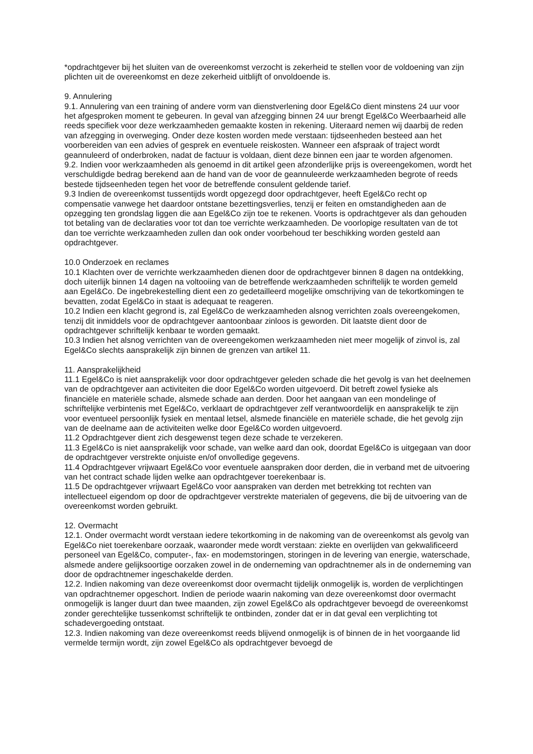*opdrachtgever bij het sluiten van de overeenkomst verzocht is zekerheid te stellen voor de voldoening van zijn plichten uit de overeenkomst en deze zekerheid uitblijft of onvoldoende is.
9. Annulering
9.1. Annulering van een training of andere vorm van dienstverlening door Egel&Co dient minstens 24 uur voor het afgesproken moment te gebeuren. In geval van afzegging binnen 24 uur brengt Egel&Co Weerbaarheid alle reeds specifiek voor deze werkzaamheden gemaakte kosten in rekening. Uiteraard nemen wij daarbij de reden van afzegging in overweging. Onder deze kosten worden mede verstaan: tijdseenheden besteed aan het voorbereiden van een advies of gesprek en eventuele reiskosten. Wanneer een afspraak of traject wordt geannuleerd of onderbroken, nadat de factuur is voldaan, dient deze binnen een jaar te worden afgenomen.
9.2. Indien voor werkzaamheden als genoemd in dit artikel geen afzonderlijke prijs is overeengekomen, wordt het verschuldigde bedrag berekend aan de hand van de voor de geannuleerde werkzaamheden begrote of reeds bestede tijdseenheden tegen het voor de betreffende consulent geldende tarief.
9.3 Indien de overeenkomst tussentijds wordt opgezegd door opdrachtgever, heeft Egel&Co recht op compensatie vanwege het daardoor ontstane bezettingsverlies, tenzij er feiten en omstandigheden aan de opzegging ten grondslag liggen die aan Egel&Co zijn toe te rekenen. Voorts is opdrachtgever als dan gehouden tot betaling van de declaraties voor tot dan toe verrichte werkzaamheden. De voorlopige resultaten van de tot dan toe verrichte werkzaamheden zullen dan ook onder voorbehoud ter beschikking worden gesteld aan opdrachtgever.
10.0 Onderzoek en reclames
10.1 Klachten over de verrichte werkzaamheden dienen door de opdrachtgever binnen 8 dagen na ontdekking, doch uiterlijk binnen 14 dagen na voltooiing van de betreffende werkzaamheden schriftelijk te worden gemeld aan Egel&Co. De ingebrekestelling dient een zo gedetailleerd mogelijke omschrijving van de tekortkomingen te bevatten, zodat Egel&Co in staat is adequaat te reageren.
10.2 Indien een klacht gegrond is, zal Egel&Co de werkzaamheden alsnog verrichten zoals overeengekomen, tenzij dit inmiddels voor de opdrachtgever aantoonbaar zinloos is geworden. Dit laatste dient door de opdrachtgever schriftelijk kenbaar te worden gemaakt.
10.3 Indien het alsnog verrichten van de overeengekomen werkzaamheden niet meer mogelijk of zinvol is, zal Egel&Co slechts aansprakelijk zijn binnen de grenzen van artikel 11.
11. Aansprakelijkheid
11.1 Egel&Co is niet aansprakelijk voor door opdrachtgever geleden schade die het gevolg is van het deelnemen van de opdrachtgever aan activiteiten die door Egel&Co worden uitgevoerd. Dit betreft zowel fysieke als financiële en materiële schade, alsmede schade aan derden. Door het aangaan van een mondelinge of schriftelijke verbintenis met Egel&Co, verklaart de opdrachtgever zelf verantwoordelijk en aansprakelijk te zijn voor eventueel persoonlijk fysiek en mentaal letsel, alsmede financiële en materiële schade, die het gevolg zijn van de deelname aan de activiteiten welke door Egel&Co worden uitgevoerd.
11.2 Opdrachtgever dient zich desgewenst tegen deze schade te verzekeren.
11.3 Egel&Co is niet aansprakelijk voor schade, van welke aard dan ook, doordat Egel&Co is uitgegaan van door de opdrachtgever verstrekte onjuiste en/of onvolledige gegevens.
11.4 Opdrachtgever vrijwaart Egel&Co voor eventuele aanspraken door derden, die in verband met de uitvoering van het contract schade lijden welke aan opdrachtgever toerekenbaar is.
11.5 De opdrachtgever vrijwaart Egel&Co voor aanspraken van derden met betrekking tot rechten van intellectueel eigendom op door de opdrachtgever verstrekte materialen of gegevens, die bij de uitvoering van de overeenkomst worden gebruikt.
12. Overmacht
12.1. Onder overmacht wordt verstaan iedere tekortkoming in de nakoming van de overeenkomst als gevolg van Egel&Co niet toerekenbare oorzaak, waaronder mede wordt verstaan: ziekte en overlijden van gekwalificeerd personeel van Egel&Co, computer-, fax- en modemstoringen, storingen in de levering van energie, waterschade, alsmede andere gelijksoortige oorzaken zowel in de onderneming van opdrachtnemer als in de onderneming van door de opdrachtnemer ingeschakelde derden.
12.2. Indien nakoming van deze overeenkomst door overmacht tijdelijk onmogelijk is, worden de verplichtingen van opdrachtnemer opgeschort. Indien de periode waarin nakoming van deze overeenkomst door overmacht onmogelijk is langer duurt dan twee maanden, zijn zowel Egel&Co als opdrachtgever bevoegd de overeenkomst zonder gerechtelijke tussenkomst schriftelijk te ontbinden, zonder dat er in dat geval een verplichting tot schadevergoeding ontstaat.
12.3. Indien nakoming van deze overeenkomst reeds blijvend onmogelijk is of binnen de in het voorgaande lid vermelde termijn wordt, zijn zowel Egel&Co als opdrachtgever bevoegd de